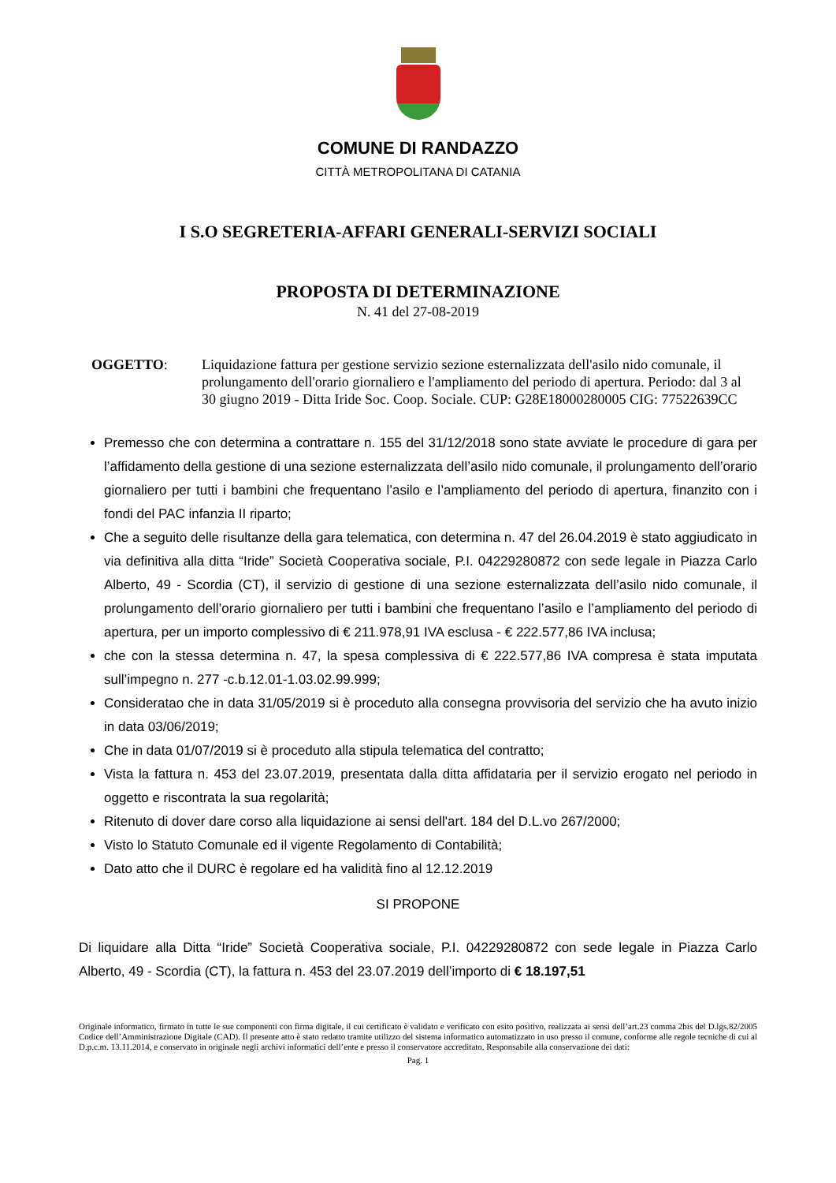COMUNE DI RANDAZZO
CITTÀ METROPOLITANA DI CATANIA
I S.O SEGRETERIA-AFFARI GENERALI-SERVIZI SOCIALI
PROPOSTA DI DETERMINAZIONE
N. 41 del 27-08-2019
OGGETTO: Liquidazione fattura per gestione servizio sezione esternalizzata dell'asilo nido comunale, il prolungamento dell'orario giornaliero e l'ampliamento del periodo di apertura. Periodo: dal 3 al 30 giugno 2019 - Ditta Iride Soc. Coop. Sociale. CUP: G28E18000280005 CIG: 77522639CC
Premesso che con determina a contrattare n. 155 del 31/12/2018 sono state avviate le procedure di gara per l’affidamento della gestione di una sezione esternalizzata dell’asilo nido comunale, il prolungamento dell’orario giornaliero per tutti i bambini che frequentano l’asilo e l’ampliamento del periodo di apertura, finanzito con i fondi del PAC infanzia II riparto;
Che a seguito delle risultanze della gara telematica, con determina n. 47 del 26.04.2019 è stato aggiudicato in via definitiva alla ditta “Iride” Società Cooperativa sociale, P.I. 04229280872 con sede legale in Piazza Carlo Alberto, 49 - Scordia (CT), il servizio di gestione di una sezione esternalizzata dell’asilo nido comunale, il prolungamento dell’orario giornaliero per tutti i bambini che frequentano l’asilo e l’ampliamento del periodo di apertura, per un importo complessivo di € 211.978,91 IVA esclusa - € 222.577,86 IVA inclusa;
che con la stessa determina n. 47, la spesa complessiva di € 222.577,86 IVA compresa è stata imputata sull’impegno n. 277 -c.b.12.01-1.03.02.99.999;
Consideratao che in data 31/05/2019 si è proceduto alla consegna provvisoria del servizio che ha avuto inizio in data 03/06/2019;
Che in data 01/07/2019 si è proceduto alla stipula telematica del contratto;
Vista la fattura n. 453 del 23.07.2019, presentata dalla ditta affidataria per il servizio erogato nel periodo in oggetto e riscontrata la sua regolarità;
Ritenuto di dover dare corso alla liquidazione ai sensi dell'art. 184 del D.L.vo 267/2000;
Visto lo Statuto Comunale ed il vigente Regolamento di Contabilità;
Dato atto che il DURC è regolare ed ha validità fino al 12.12.2019
SI PROPONE
Di liquidare alla Ditta “Iride” Società Cooperativa sociale, P.I. 04229280872 con sede legale in Piazza Carlo Alberto, 49 - Scordia (CT), la fattura n. 453 del 23.07.2019 dell’importo di € 18.197,51
Originale informatico, firmato in tutte le sue componenti con firma digitale, il cui certificato è validato e verificato con esito positivo, realizzata ai sensi dell’art.23 comma 2bis del D.lgs.82/2005 Codice dell’Amministrazione Digitale (CAD). Il presente atto è stato redatto tramite utilizzo del sistema informatico automatizzato in uso presso il comune, conforme alle regole tecniche di cui al D.p.c.m. 13.11.2014, e conservato in originale negli archivi informatici dell’ente e presso il conservatore accreditato. Responsabile alla conservazione dei dati:
Pag. 1